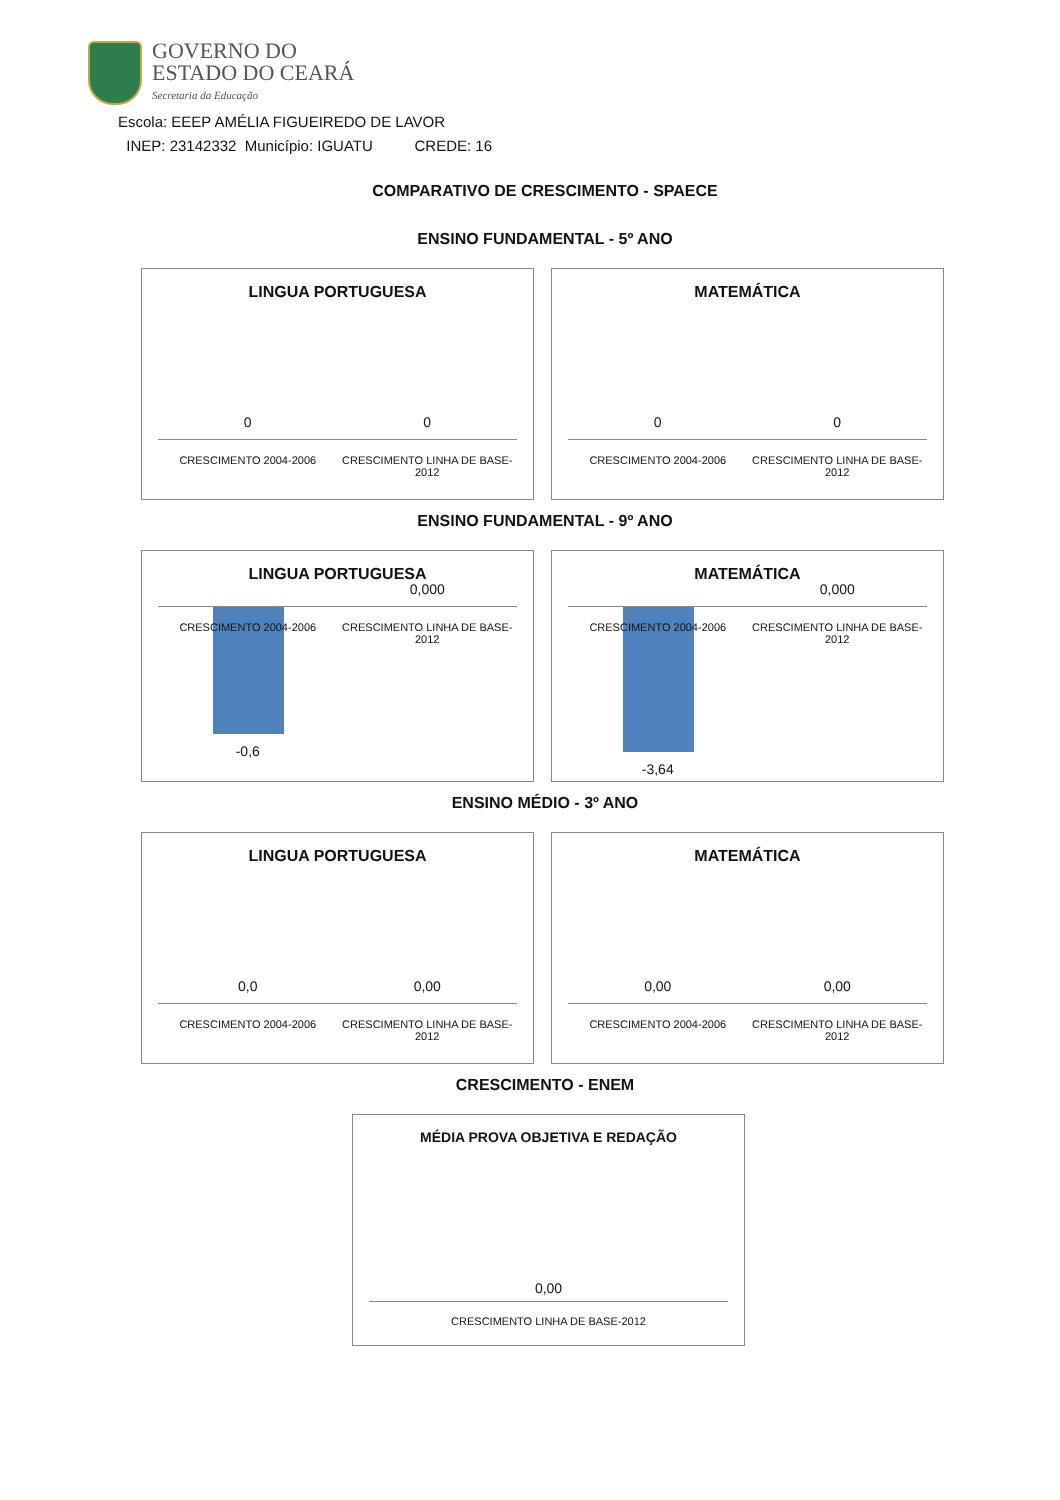GOVERNO DO
ESTADO DO CEARÁ
Secretaria da Educação
Escola: EEEP AMÉLIA FIGUEIREDO DE LAVOR
INEP: 23142332 Município: IGUATU CREDE: 16
COMPARATIVO DE CRESCIMENTO - SPAECE
ENSINO FUNDAMENTAL - 5º ANO
LINGUA PORTUGUESA
0 0
CRESCIMENTO 2004-2006 CRESCIMENTO LINHA DE BASE-2012
MATEMÁTICA
0 0
CRESCIMENTO 2004-2006 CRESCIMENTO LINHA DE BASE-2012
ENSINO FUNDAMENTAL - 9º ANO
LINGUA PORTUGUESA
0,000
CRESCIMENTO 2004-2006 CRESCIMENTO LINHA DE BASE-2012
-0,6
MATEMÁTICA
0,000
CRESCIMENTO 2004-2006 CRESCIMENTO LINHA DE BASE-2012
-3,64
ENSINO MÉDIO - 3º ANO
LINGUA PORTUGUESA
0,0 0,00
CRESCIMENTO 2004-2006 CRESCIMENTO LINHA DE BASE-2012
MATEMÁTICA
0,00 0,00
CRESCIMENTO 2004-2006 CRESCIMENTO LINHA DE BASE-2012
CRESCIMENTO - ENEM
MÉDIA PROVA OBJETIVA E REDAÇÃO
0,00
CRESCIMENTO LINHA DE BASE-2012